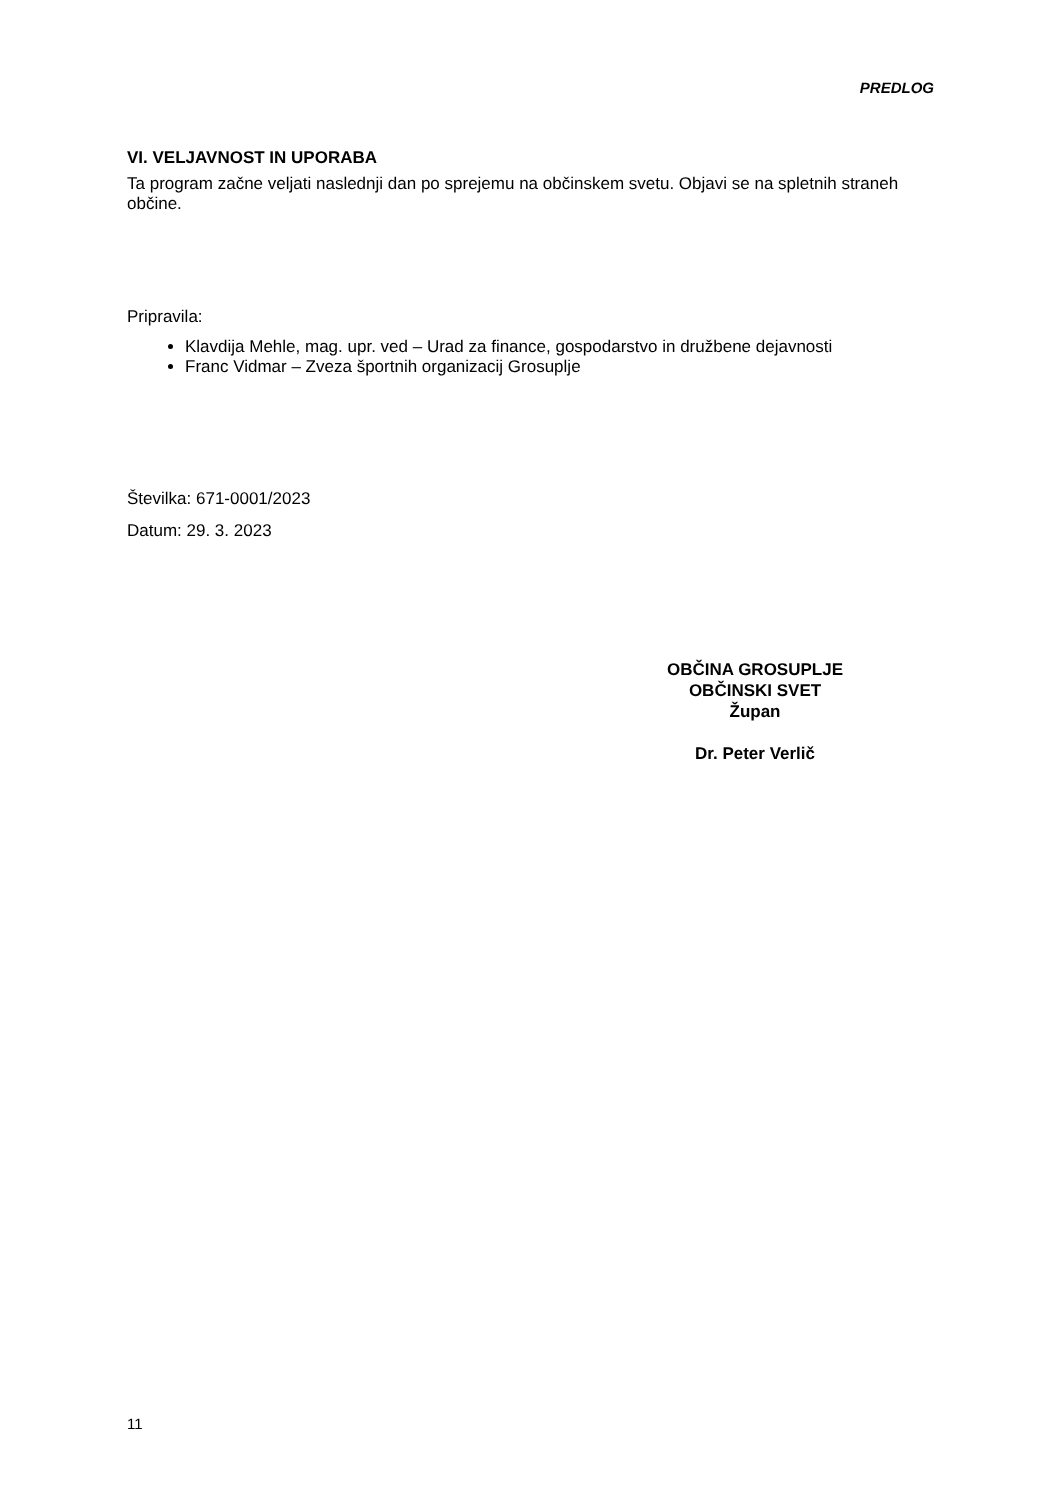PREDLOG
VI. VELJAVNOST IN UPORABA
Ta program začne veljati naslednji dan po sprejemu na občinskem svetu. Objavi se na spletnih straneh občine.
Pripravila:
Klavdija Mehle, mag. upr. ved – Urad za finance, gospodarstvo in družbene dejavnosti
Franc Vidmar – Zveza športnih organizacij Grosuplje
Številka: 671-0001/2023
Datum: 29. 3. 2023
OBČINA GROSUPLJE
OBČINSKI SVET
Župan
Dr. Peter Verlič
11